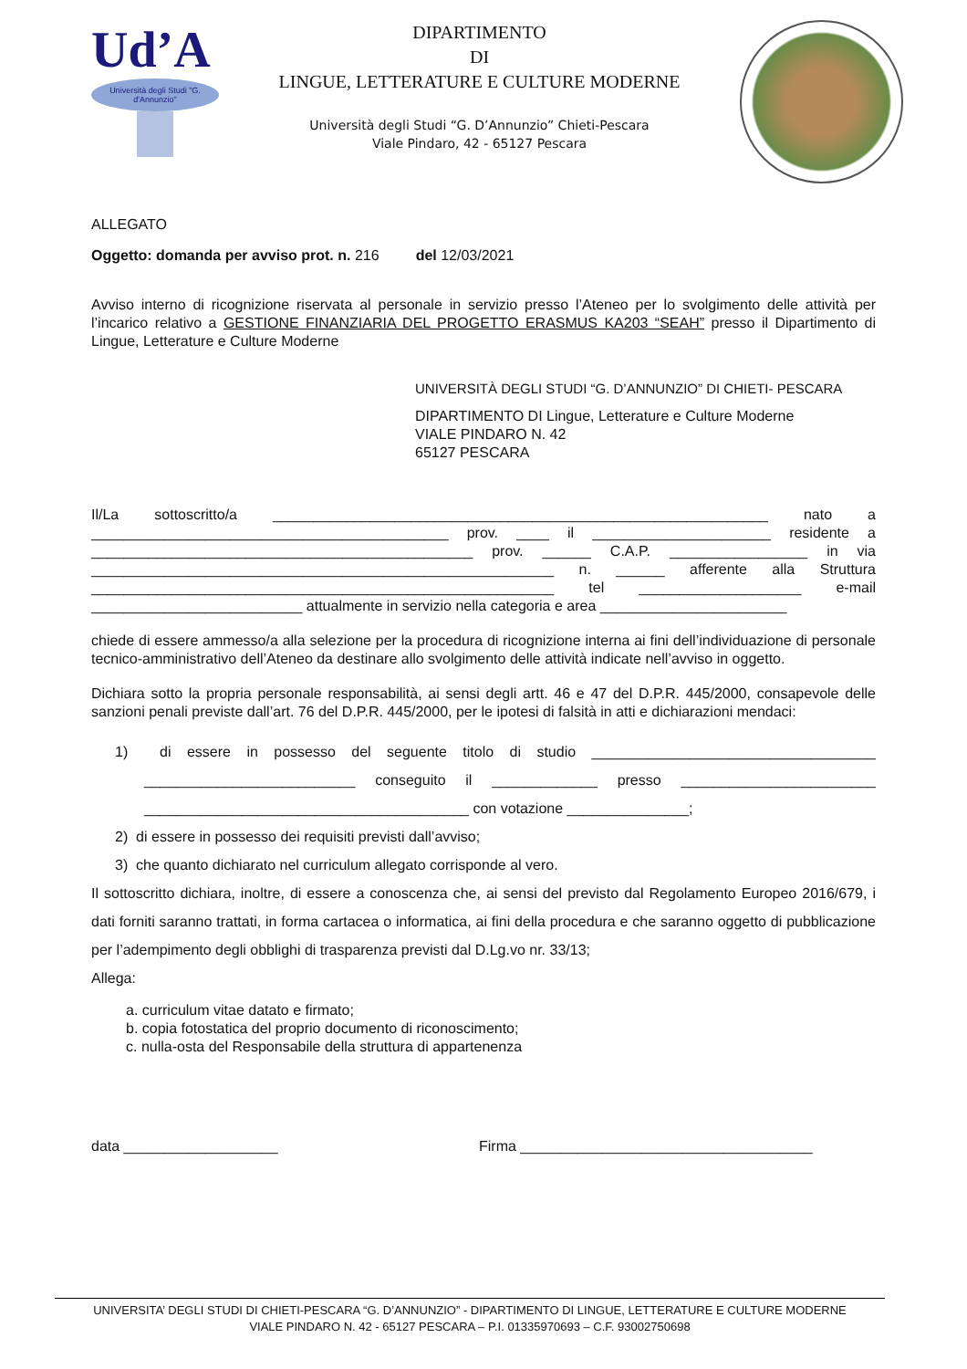Ud’A
Università degli Studi "G. d'Annunzio"
DIPARTIMENTO
DI
LINGUE, LETTERATURE E CULTURE MODERNE
Università degli Studi “G. D’Annunzio” Chieti-Pescara
Viale Pindaro, 42 - 65127 Pescara
ALLEGATO
Oggetto: domanda per avviso prot. n. 216 del 12/03/2021
Avviso interno di ricognizione riservata al personale in servizio presso l’Ateneo per lo svolgimento delle attività per l’incarico relativo a GESTIONE FINANZIARIA DEL PROGETTO ERASMUS KA203 “SEAH” presso il Dipartimento di Lingue, Letterature e Culture Moderne
UNIVERSITÀ DEGLI STUDI “G. D’ANNUNZIO” DI CHIETI- PESCARA
DIPARTIMENTO DI Lingue, Letterature e Culture Moderne
VIALE PINDARO N. 42
65127 PESCARA
Il/La sottoscritto/a _____________________________________________________________ nato a ____________________________________________ prov. ____ il ______________________ residente a _______________________________________________ prov. ______ C.A.P. _________________ in via _________________________________________________________ n. ______ afferente alla Struttura _________________________________________________________ tel ____________________ e-mail __________________________ attualmente in servizio nella categoria e area _______________________
chiede di essere ammesso/a alla selezione per la procedura di ricognizione interna ai fini dell’individuazione di personale tecnico-amministrativo dell’Ateneo da destinare allo svolgimento delle attività indicate nell’avviso in oggetto.
Dichiara sotto la propria personale responsabilità, ai sensi degli artt. 46 e 47 del D.P.R. 445/2000, consapevole delle sanzioni penali previste dall’art. 76 del D.P.R. 445/2000, per le ipotesi di falsità in atti e dichiarazioni mendaci:
1) di essere in possesso del seguente titolo di studio ___________________________________ __________________________ conseguito il _____________ presso ________________________ ________________________________________ con votazione _______________;
2) di essere in possesso dei requisiti previsti dall’avviso;
3) che quanto dichiarato nel curriculum allegato corrisponde al vero.
Il sottoscritto dichiara, inoltre, di essere a conoscenza che, ai sensi del previsto dal Regolamento Europeo 2016/679, i dati forniti saranno trattati, in forma cartacea o informatica, ai fini della procedura e che saranno oggetto di pubblicazione per l’adempimento degli obblighi di trasparenza previsti dal D.Lg.vo nr. 33/13;
Allega:
a. curriculum vitae datato e firmato;
b. copia fotostatica del proprio documento di riconoscimento;
c. nulla-osta del Responsabile della struttura di appartenenza
data ___________________ Firma ____________________________________
UNIVERSITA’ DEGLI STUDI DI CHIETI-PESCARA “G. D’ANNUNZIO” - DIPARTIMENTO DI LINGUE, LETTERATURE E CULTURE MODERNE
VIALE PINDARO N. 42 - 65127 PESCARA – P.I. 01335970693 – C.F. 93002750698